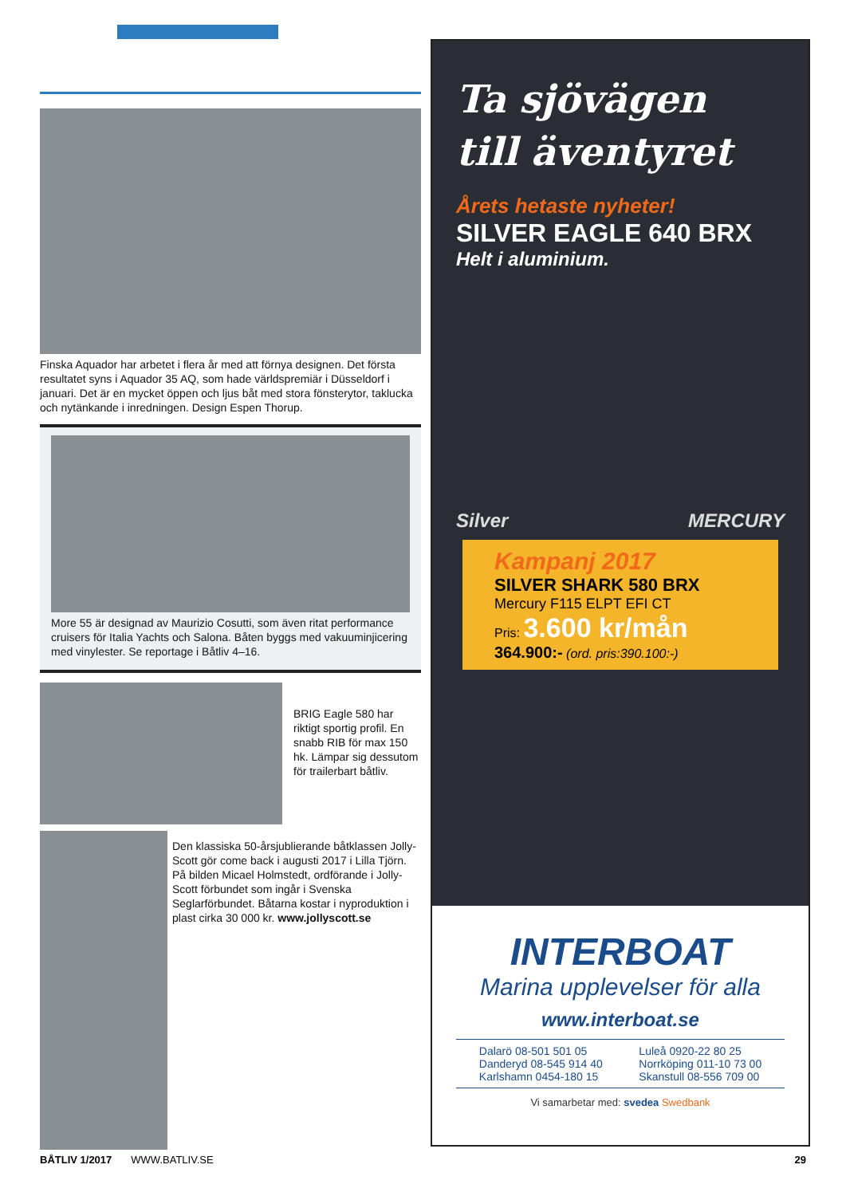Finska Aquador har arbetet i flera år med att förnya designen. Det första resultatet syns i Aquador 35 AQ, som hade världspremiär i Düsseldorf i januari. Det är en mycket öppen och ljus båt med stora fönsterytor, tak­lucka och nytänkande i inredningen. Design Espen Thorup.
More 55 är designad av Maurizio Cosutti, som även ritat performance cruisers för Italia Yachts och Salona. Båten byggs med vakuuminjicering med vinylester. Se reportage i Båtliv 4–16.
BRIG Eagle 580 har riktigt sportig profil. En snabb RIB för max 150 hk. Lämpar sig dessutom för trailer­bart båtliv.
Den klassiska 50-årsjublierande båtklassen Jolly-Scott gör come back i augusti 2017 i Lilla Tjörn. På bilden Micael Holmstedt, ordförande i Jolly-Scott förbundet som ingår i Svenska Seglarförbundet. Båtarna kostar i nyproduktion i plast cirka 30 000 kr. www.jollyscott.se
Ta sjövägen
till äventyret
Årets hetaste nyheter!
SILVER EAGLE 640 BRX
Helt i aluminium.
Silver MERCURY
Kampanj 2017
SILVER SHARK 580 BRX
Mercury F115 ELPT EFI CT
Pris: 3.600 kr/mån
364.900:- (ord. pris:390.100:-)
INTERBOAT
Marina upplevelser för alla
www.interboat.se
Dalarö 08-501 501 05
Danderyd 08-545 914 40
Karlshamn 0454-180 15
Luleå 0920-22 80 25
Norrköping 011-10 73 00
Skanstull 08-556 709 00
Vi samarbetar med: svedea Swedbank
BÅTLIV 1/2017 WWW.BATLIV.SE 29